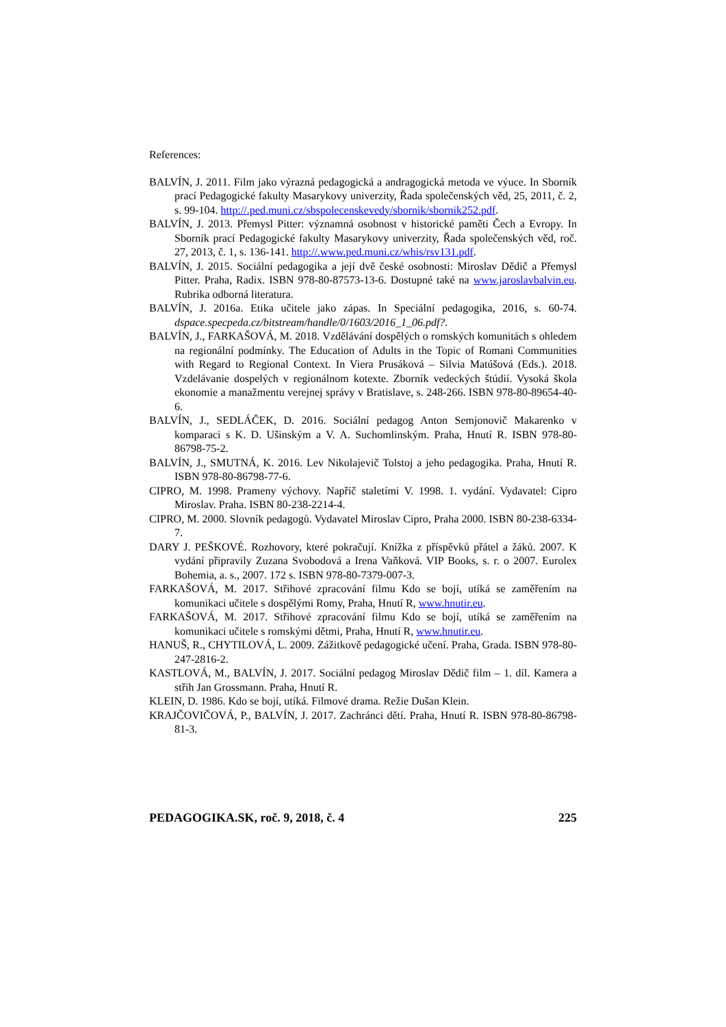References:
BALVÍN, J. 2011. Film jako výrazná pedagogická a andragogická metoda ve výuce. In Sborník prací Pedagogické fakulty Masarykovy univerzity, Řada společenských věd, 25, 2011, č. 2, s. 99-104. http://.ped.muni.cz/sbspolecenskevedy/sbornik/sbornik252.pdf.
BALVÍN, J. 2013. Přemysl Pitter: významná osobnost v historické paměti Čech a Evropy. In Sborník prací Pedagogické fakulty Masarykovy univerzity, Řada společenských věd, roč. 27, 2013, č. 1, s. 136-141. http://.www.ped.muni.cz/whis/rsv131.pdf.
BALVÍN, J. 2015. Sociální pedagogika a její dvě české osobnosti: Miroslav Dědič a Přemysl Pitter. Praha, Radix. ISBN 978-80-87573-13-6. Dostupné také na www.jaroslavbalvin.eu. Rubrika odborná literatura.
BALVÍN, J. 2016a. Etika učitele jako zápas. In Speciální pedagogika, 2016, s. 60-74. dspace.specpeda.cz/bitstream/handle/0/1603/2016_1_06.pdf?.
BALVÍN, J., FARKAŠOVÁ, M. 2018. Vzdělávání dospělých o romských komunitách s ohledem na regionální podmínky. The Education of Adults in the Topic of Romani Communities with Regard to Regional Context. In Viera Prusáková – Silvia Matúšová (Eds.). 2018. Vzdelávanie dospelých v regionálnom kotexte. Zborník vedeckých štúdií. Vysoká škola ekonomie a manažmentu verejnej správy v Bratislave, s. 248-266. ISBN 978-80-89654-40-6.
BALVÍN, J., SEDLÁČEK, D. 2016. Sociální pedagog Anton Semjonovič Makarenko v komparaci s K. D. Ušinským a V. A. Suchomlinským. Praha, Hnutí R. ISBN 978-80-86798-75-2.
BALVÍN, J., SMUTNÁ, K. 2016. Lev Nikolajevič Tolstoj a jeho pedagogika. Praha, Hnutí R. ISBN 978-80-86798-77-6.
CIPRO, M. 1998. Prameny výchovy. Napříč staletími V. 1998. 1. vydání. Vydavatel: Cipro Miroslav. Praha. ISBN 80-238-2214-4.
CIPRO, M. 2000. Slovník pedagogů. Vydavatel Miroslav Cipro, Praha 2000. ISBN 80-238-6334-7.
DARY J. PEŠKOVÉ. Rozhovory, které pokračují. Knížka z příspěvků přátel a žáků. 2007. K vydání připravily Zuzana Svobodová a Irena Vaňková. VIP Books, s. r. o 2007. Eurolex Bohemia, a. s., 2007. 172 s. ISBN 978-80-7379-007-3.
FARKAŠOVÁ, M. 2017. Střihové zpracování filmu Kdo se bojí, utíká se zaměřením na komunikaci učitele s dospělými Romy, Praha, Hnutí R, www.hnutir.eu.
FARKAŠOVÁ, M. 2017. Střihové zpracování filmu Kdo se bojí, utíká se zaměřením na komunikaci učitele s romskými dětmi, Praha, Hnutí R, www.hnutir.eu.
HANUŠ, R., CHYTILOVÁ, L. 2009. Zážitkově pedagogické učení. Praha, Grada. ISBN 978-80-247-2816-2.
KASTLOVÁ, M., BALVÍN, J. 2017. Sociální pedagog Miroslav Dědič film – 1. díl. Kamera a střih Jan Grossmann. Praha, Hnutí R.
KLEIN, D. 1986. Kdo se bojí, utíká. Filmové drama. Režie Dušan Klein.
KRAJČOVIČOVÁ, P., BALVÍN, J. 2017. Zachránci dětí. Praha, Hnutí R. ISBN 978-80-86798-81-3.
PEDAGOGIKA.SK, roč. 9, 2018, č. 4 225